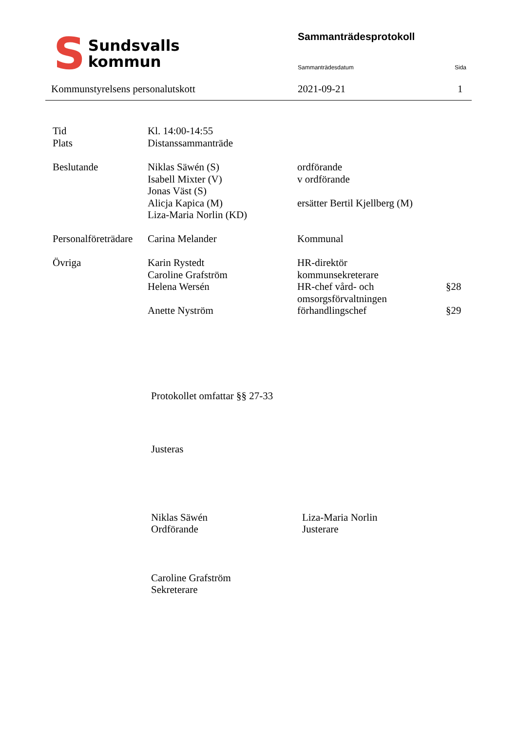S
Sundsvalls
kommun
Sammanträdesprotokoll
Sammanträdesdatum Sida
Kommunstyrelsens personalutskott
2021-09-21 1
| Tid | Kl. 14:00-14:55 | | |
| Plats | Distanssammanträde | | |
| Beslutande | Niklas Säwén (S) Isabell Mixter (V) Jonas Väst (S) Alicja Kapica (M) Liza-Maria Norlin (KD) | ordförande v ordförande ersätter Bertil Kjellberg (M) | |
| Personalföreträdare | Carina Melander | Kommunal | |
| Övriga | Karin Rystedt Caroline Grafström Helena Wersén Anette Nyström | HR-direktör kommunsekreterare HR-chef vård- och omsorgsförvaltningen förhandlingschef | §28 §29 |
Protokollet omfattar §§ 27-33
Justeras
Niklas Säwén
Ordförande
Liza-Maria Norlin
Justerare
Caroline Grafström
Sekreterare